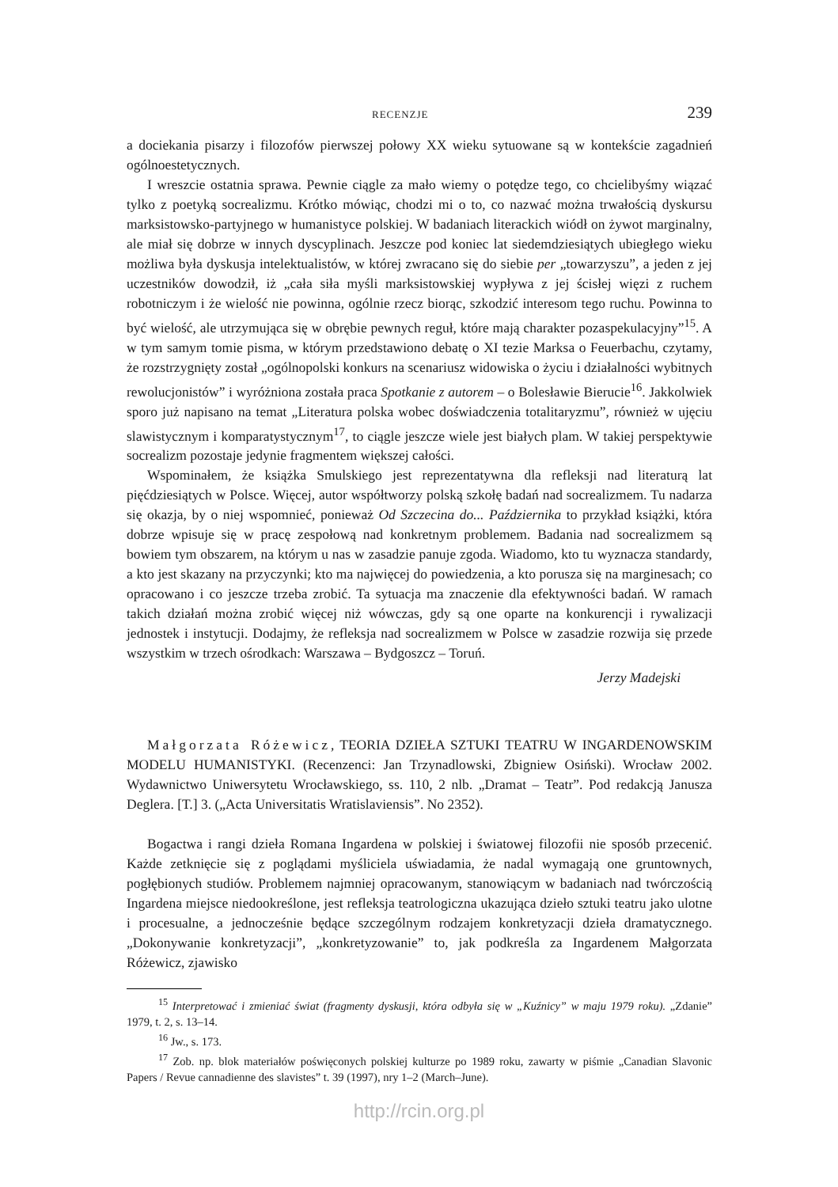RECENZJE 239
a dociekania pisarzy i filozofów pierwszej połowy XX wieku sytuowane są w kontekście zagadnień ogólnoestetycznych.
I wreszcie ostatnia sprawa. Pewnie ciągle za mało wiemy o potędze tego, co chcielibyśmy wiązać tylko z poetyką socrealizmu. Krótko mówiąc, chodzi mi o to, co nazwać można trwałością dyskursu marksistowsko-partyjnego w humanistyce polskiej. W badaniach literackich wiódł on żywot marginalny, ale miał się dobrze w innych dyscyplinach. Jeszcze pod koniec lat siedemdziesiątych ubiegłego wieku możliwa była dyskusja intelektualistów, w której zwracano się do siebie per „towarzyszu”, a jeden z jej uczestników dowodził, iż „cała siła myśli marksistowskiej wypływa z jej ścisłej więzi z ruchem robotniczym i że wielość nie powinna, ogólnie rzecz biorąc, szkodzić interesom tego ruchu. Powinna to być wielość, ale utrzymująca się w obrębie pewnych reguł, które mają charakter pozaspekulacyjny”<sup>15</sup>. A w tym samym tomie pisma, w którym przedstawiono debatę o XI tezie Marksa o Feuerbachu, czytamy, że rozstrzygnięty został „ogólnopolski konkurs na scenariusz widowiska o życiu i działalności wybitnych rewolucjonistów” i wyróżniona została praca Spotkanie z autorem – o Bolesławie Bierucie<sup>16</sup>. Jakkolwiek sporo już napisano na temat „Literatura polska wobec doświadczenia totalitaryzmu”, również w ujęciu slawistycznym i komparatystycznym<sup>17</sup>, to ciągle jeszcze wiele jest białych plam. W takiej perspektywie socrealizm pozostaje jedynie fragmentem większej całości.
Wspominałem, że książka Smulskiego jest reprezentatywna dla refleksji nad literaturą lat pięćdziesiątych w Polsce. Więcej, autor współtworzy polską szkołę badań nad socrealizmem. Tu nadarza się okazja, by o niej wspomnieć, ponieważ Od Szczecina do... Października to przykład książki, która dobrze wpisuje się w pracę zespołową nad konkretnym problemem. Badania nad socrealizmem są bowiem tym obszarem, na którym u nas w zasadzie panuje zgoda. Wiadomo, kto tu wyznacza standardy, a kto jest skazany na przyczynki; kto ma najwięcej do powiedzenia, a kto porusza się na marginesach; co opracowano i co jeszcze trzeba zrobić. Ta sytuacja ma znaczenie dla efektywności badań. W ramach takich działań można zrobić więcej niż wówczas, gdy są one oparte na konkurencji i rywalizacji jednostek i instytucji. Dodajmy, że refleksja nad socrealizmem w Polsce w zasadzie rozwija się przede wszystkim w trzech ośrodkach: Warszawa – Bydgoszcz – Toruń.
Jerzy Madejski
Małgorzata Różewicz, TEORIA DZIEŁA SZTUKI TEATRU W INGARDENOWSKIM MODELU HUMANISTYKI. (Recenzenci: Jan Trzynadlowski, Zbigniew Osiński). Wrocław 2002. Wydawnictwo Uniwersytetu Wrocławskiego, ss. 110, 2 nlb. „Dramat – Teatr”. Pod redakcją Janusza Deglera. [T.] 3. („Acta Universitatis Wratislaviensis”. No 2352).
Bogactwa i rangi dzieła Romana Ingardena w polskiej i światowej filozofii nie sposób przecenić. Każde zetknięcie się z poglądami myśliciela uświadamia, że nadal wymagają one gruntownych, pogłębionych studiów. Problemem najmniej opracowanym, stanowiącym w badaniach nad twórczością Ingardena miejsce niedookreślone, jest refleksja teatrologiczna ukazująca dzieło sztuki teatru jako ulotne i procesualne, a jednocześnie będące szczególnym rodzajem konkretyzacji dzieła dramatycznego. „Dokonywanie konkretyzacji”, „konkretyzowanie” to, jak podkreśla za Ingardenem Małgorzata Różewicz, zjawisko
<sup>15</sup> Interpretować i zmieniać świat (fragmenty dyskusji, która odbyła się w „Kuźnicy” w maju 1979 roku). „Zdanie” 1979, t. 2, s. 13–14.
<sup>16</sup> Jw., s. 173.
<sup>17</sup> Zob. np. blok materiałów poświęconych polskiej kulturze po 1989 roku, zawarty w piśmie „Canadian Slavonic Papers / Revue cannadienne des slavistes” t. 39 (1997), nry 1–2 (March–June).
http://rcin.org.pl